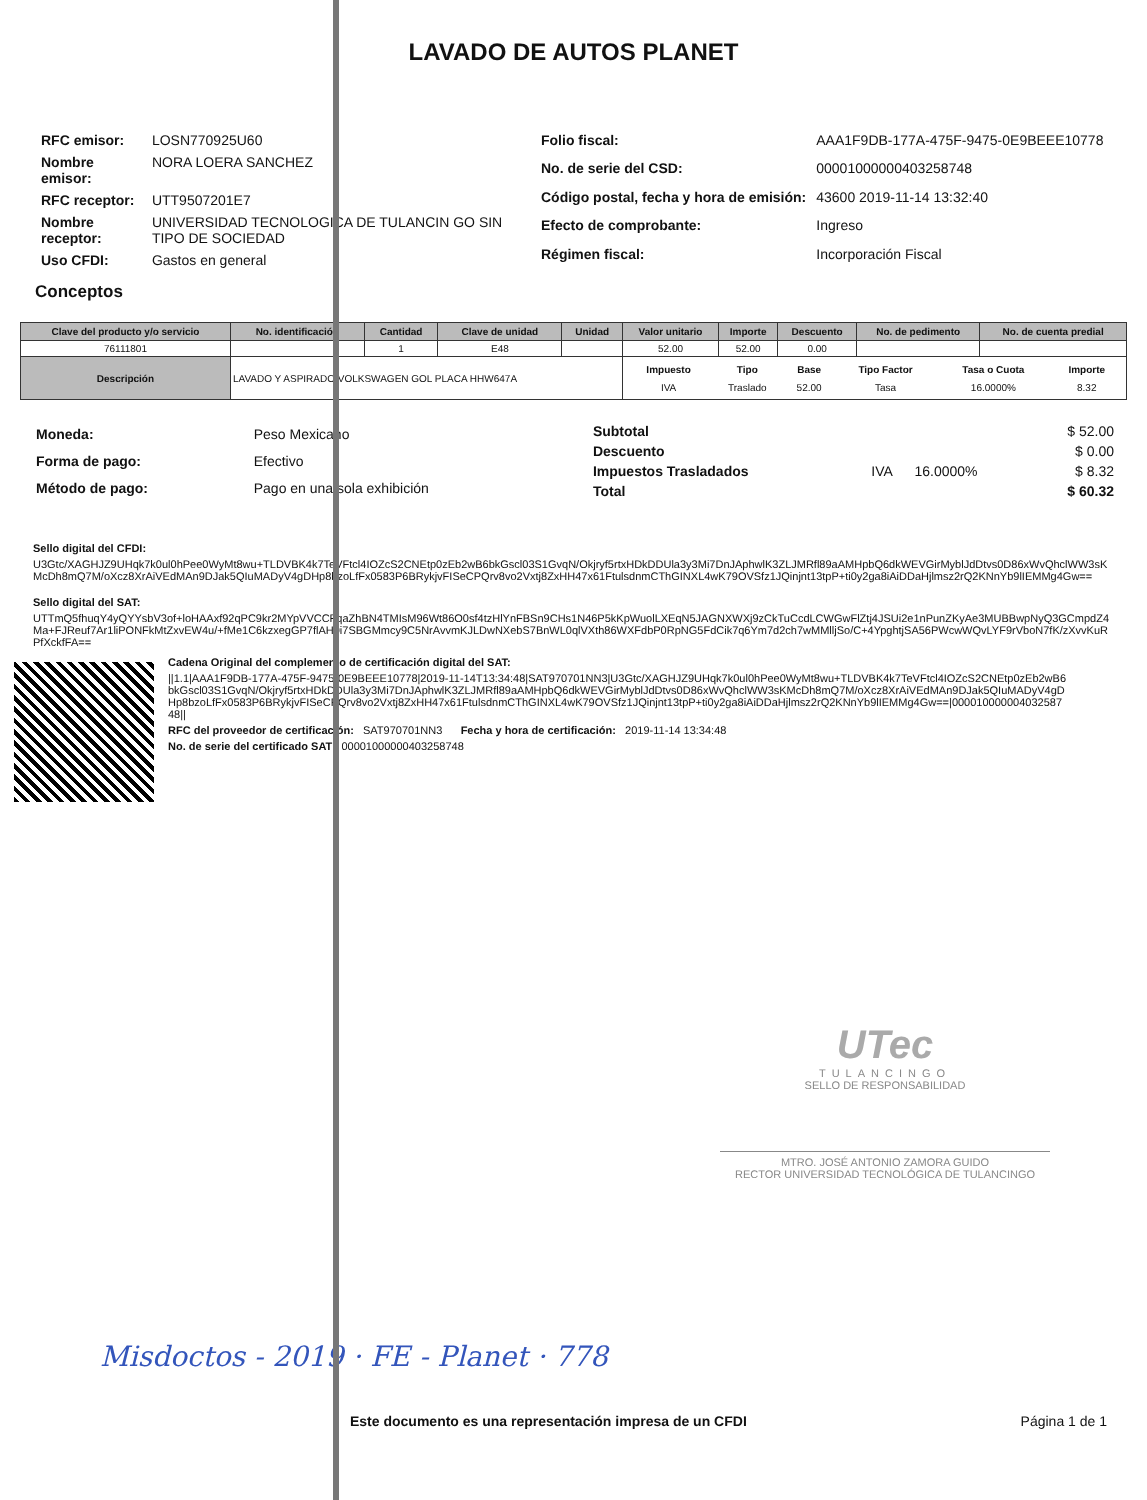LAVADO DE AUTOS PLANET
| RFC emisor: | LOSN770925U60 |
| Nombre emisor: | NORA LOERA SANCHEZ |
| RFC receptor: | UTT9507201E7 |
| Nombre receptor: | UNIVERSIDAD TECNOLOGICA DE TULANCIN GO SIN TIPO DE SOCIEDAD |
| Uso CFDI: | Gastos en general |
| Folio fiscal: | AAA1F9DB-177A-475F-9475-0E9BEEE10778 |
| No. de serie del CSD: | 00001000000403258748 |
| Código postal, fecha y hora de emisión: | 43600 2019-11-14 13:32:40 |
| Efecto de comprobante: | Ingreso |
| Régimen fiscal: | Incorporación Fiscal |
Conceptos
| Clave del producto y/o servicio | No. identificación | Cantidad | Clave de unidad | Unidad | Valor unitario | Importe | Descuento | No. de pedimento | No. de cuenta predial |
| --- | --- | --- | --- | --- | --- | --- | --- | --- | --- |
| 76111801 | | 1 | E48 | | 52.00 | 52.00 | 0.00 | | |
| Descripción | LAVADO Y ASPIRADO VOLKSWAGEN GOL PLACA HHW647A | | | | / Impuesto / Tipo / Base / Tipo Factor / Tasa o Cuota / Importe / / --- / --- / --- / --- / --- / --- / / IVA / Traslado / 52.00 / Tasa / 16.0000% / 8.32 / | | | | |
| Moneda: | Peso Mexicano |
| Forma de pago: | Efectivo |
| Método de pago: | Pago en una sola exhibición |
| Subtotal | | | $ 52.00 |
| Descuento | | | $ 0.00 |
| Impuestos Trasladados | IVA | 16.0000% | $ 8.32 |
| Total | | | $ 60.32 |
Sello digital del CFDI:
U3Gtc/XAGHJZ9UHqk7k0ul0hPee0WyMt8wu+TLDVBK4k7TeVFtcl4IOZcS2CNEtp0zEb2wB6bkGscl03S1GvqN/Okjryf5rtxHDkDDUla3y3Mi7DnJAphwlK3ZLJMRfl89aAMHpbQ6dkWEVGirMyblJdDtvs0D86xWvQhclWW3sKMcDh8mQ7M/oXcz8XrAiVEdMAn9DJak5QIuMADyV4gDHp8bzoLfFx0583P6BRykjvFISeCPQrv8vo2Vxtj8ZxHH47x61FtulsdnmCThGINXL4wK79OVSfz1JQinjnt13tpP+ti0y2ga8iAiDDaHjlmsz2rQ2KNnYb9lIEMMg4Gw==
Sello digital del SAT:
UTTmQ5fhuqY4yQYYsbV3of+loHAAxf92qPC9kr2MYpVVCCFqaZhBN4TMIsM96Wt86O0sf4tzHlYnFBSn9CHs1N46P5kKpWuolLXEqN5JAGNXWXj9zCkTuCcdLCWGwFlZtj4JSUi2e1nPunZKyAe3MUBBwpNyQ3GCmpdZ4Ma+FJReuf7Ar1liPONFkMtZxvEW4u/+fMe1C6kzxegGP7flAH0i7SBGMmcy9C5NrAvvmKJLDwNXebS7BnWL0qlVXth86WXFdbP0RpNG5FdCik7q6Ym7d2ch7wMMlljSo/C+4YpghtjSA56PWcwWQvLYF9rVboN7fK/zXvvKuRPfXckfFA==
Cadena Original del complemento de certificación digital del SAT:
||1.1|AAA1F9DB-177A-475F-9475-0E9BEEE10778|2019-11-14T13:34:48|SAT970701NN3|U3Gtc/XAGHJZ9UHqk7k0ul0hPee0WyMt8wu+TLDVBK4k7TeVFtcl4IOZcS2CNEtp0zEb2wB6bkGscl03S1GvqN/Okjryf5rtxHDkDDUla3y3Mi7DnJAphwlK3ZLJMRfl89aAMHpbQ6dkWEVGirMyblJdDtvs0D86xWvQhclWW3sKMcDh8mQ7M/oXcz8XrAiVEdMAn9DJak5QIuMADyV4gDHp8bzoLfFx0583P6BRykjvFISeCPQrv8vo2Vxtj8ZxHH47x61FtulsdnmCThGINXL4wK79OVSfz1JQinjnt13tpP+ti0y2ga8iAiDDaHjlmsz2rQ2KNnYb9lIEMMg4Gw==|00001000000403258748||
RFC del proveedor de certificación: SAT970701NN3 Fecha y hora de certificación: 2019-11-14 13:34:48
No. de serie del certificado SAT 00001000000403258748
UTec
TULANCINGO
SELLO DE RESPONSABILIDAD
MTRO. JOSÉ ANTONIO ZAMORA GUIDO
RECTOR UNIVERSIDAD TECNOLÓGICA DE TULANCINGO
Misdoctos - 2019 · FE - Planet · 778
Este documento es una representación impresa de un CFDI Página 1 de 1